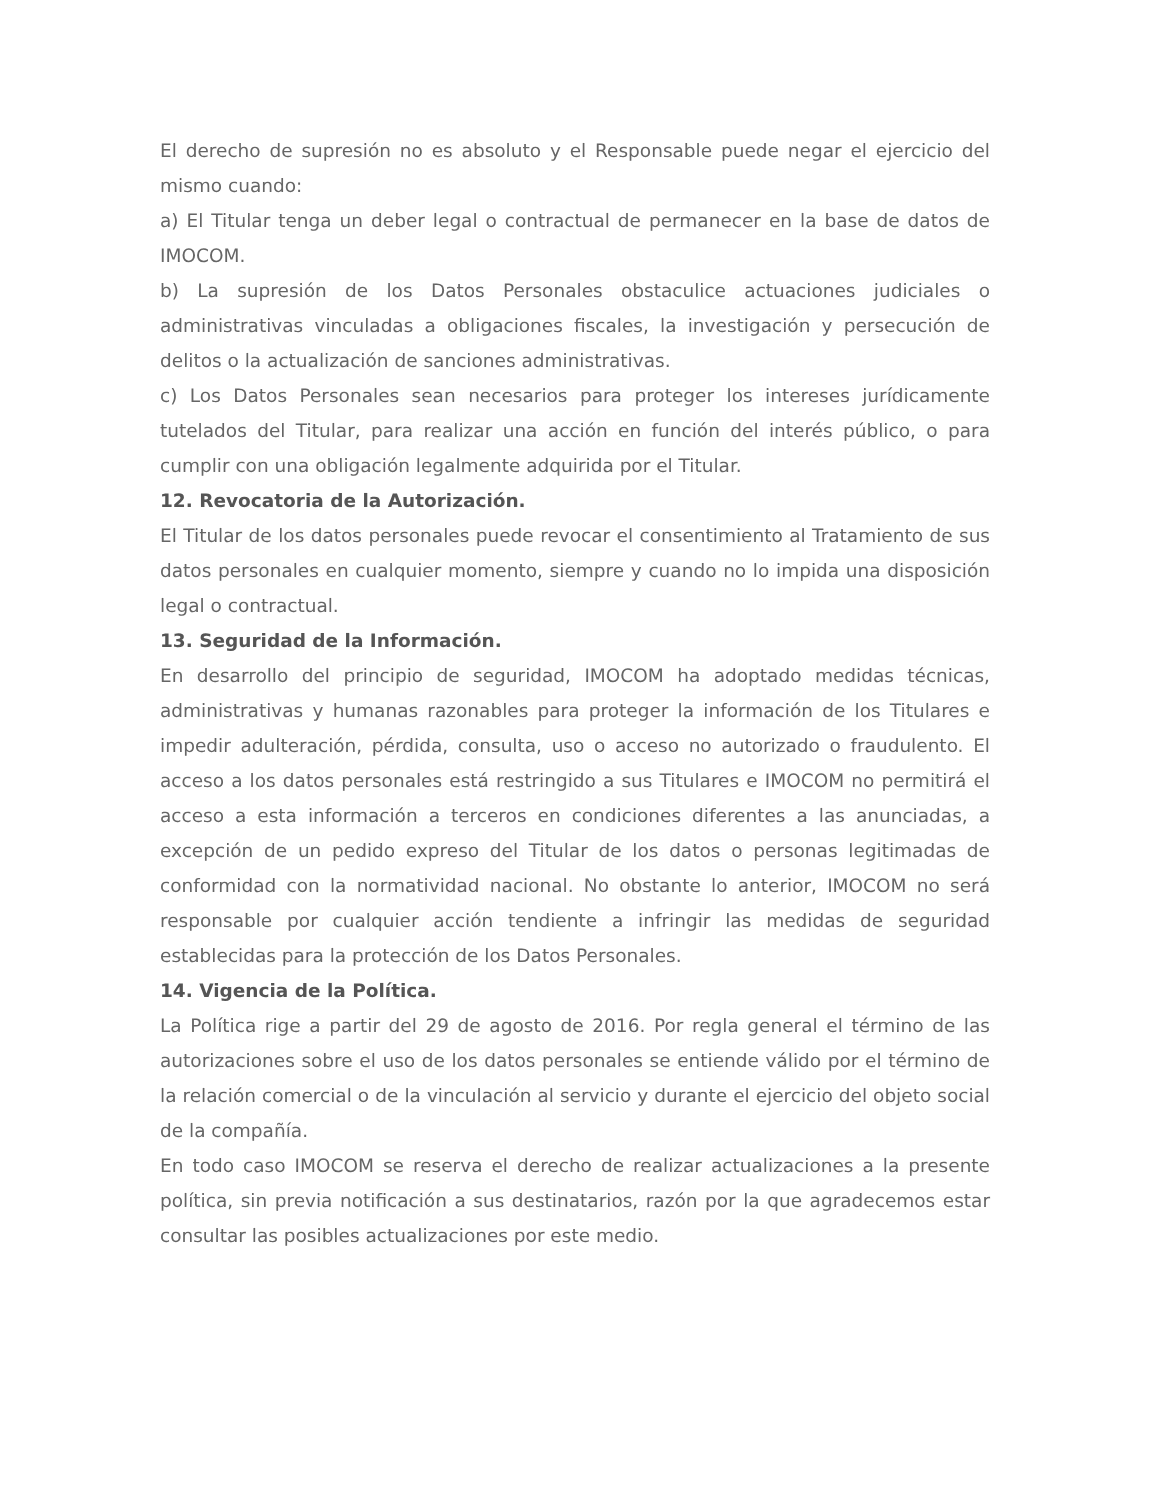El derecho de supresión no es absoluto y el Responsable puede negar el ejercicio del mismo cuando:
a) El Titular tenga un deber legal o contractual de permanecer en la base de datos de IMOCOM.
b) La supresión de los Datos Personales obstaculice actuaciones judiciales o administrativas vinculadas a obligaciones fiscales, la investigación y persecución de delitos o la actualización de sanciones administrativas.
c) Los Datos Personales sean necesarios para proteger los intereses jurídicamente tutelados del Titular, para realizar una acción en función del interés público, o para cumplir con una obligación legalmente adquirida por el Titular.
12. Revocatoria de la Autorización.
El Titular de los datos personales puede revocar el consentimiento al Tratamiento de sus datos personales en cualquier momento, siempre y cuando no lo impida una disposición legal o contractual.
13. Seguridad de la Información.
En desarrollo del principio de seguridad, IMOCOM ha adoptado medidas técnicas, administrativas y humanas razonables para proteger la información de los Titulares e impedir adulteración, pérdida, consulta, uso o acceso no autorizado o fraudulento. El acceso a los datos personales está restringido a sus Titulares e IMOCOM no permitirá el acceso a esta información a terceros en condiciones diferentes a las anunciadas, a excepción de un pedido expreso del Titular de los datos o personas legitimadas de conformidad con la normatividad nacional. No obstante lo anterior, IMOCOM no será responsable por cualquier acción tendiente a infringir las medidas de seguridad establecidas para la protección de los Datos Personales.
14. Vigencia de la Política.
La Política rige a partir del 29 de agosto de 2016. Por regla general el término de las autorizaciones sobre el uso de los datos personales se entiende válido por el término de la relación comercial o de la vinculación al servicio y durante el ejercicio del objeto social de la compañía.
En todo caso IMOCOM se reserva el derecho de realizar actualizaciones a la presente política, sin previa notificación a sus destinatarios, razón por la que agradecemos estar consultar las posibles actualizaciones por este medio.